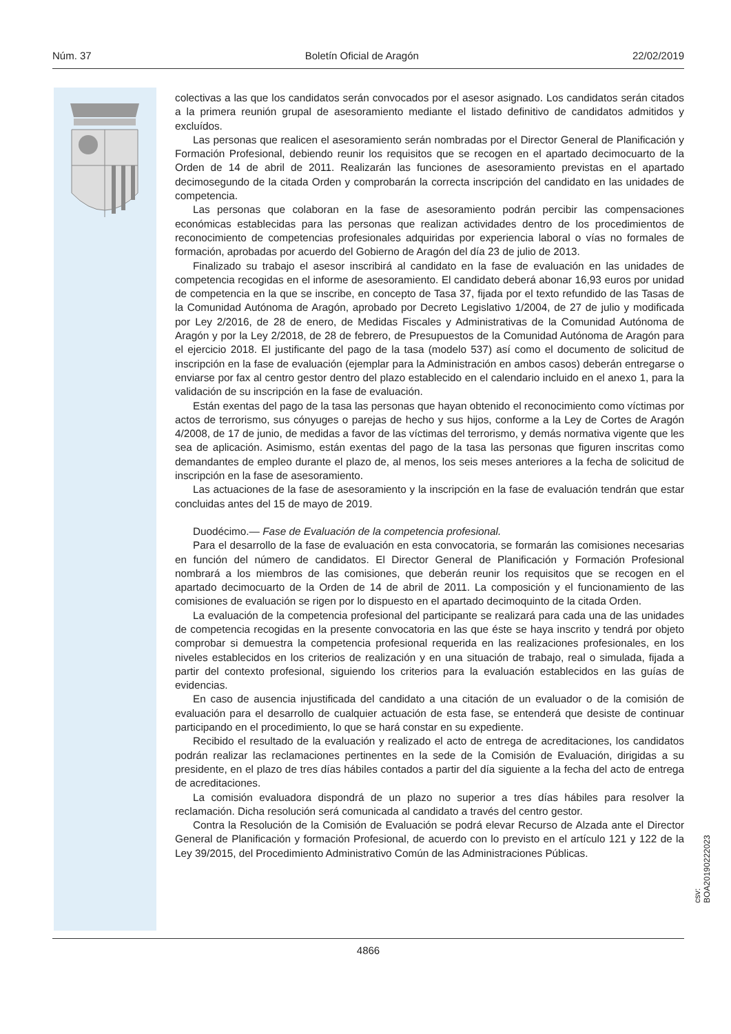Núm. 37 Boletín Oficial de Aragón 22/02/2019
colectivas a las que los candidatos serán convocados por el asesor asignado. Los candidatos serán citados a la primera reunión grupal de asesoramiento mediante el listado definitivo de candidatos admitidos y excluídos.
Las personas que realicen el asesoramiento serán nombradas por el Director General de Planificación y Formación Profesional, debiendo reunir los requisitos que se recogen en el apartado decimocuarto de la Orden de 14 de abril de 2011. Realizarán las funciones de asesoramiento previstas en el apartado decimosegundo de la citada Orden y comprobarán la correcta inscripción del candidato en las unidades de competencia.
Las personas que colaboran en la fase de asesoramiento podrán percibir las compensaciones económicas establecidas para las personas que realizan actividades dentro de los procedimientos de reconocimiento de competencias profesionales adquiridas por experiencia laboral o vías no formales de formación, aprobadas por acuerdo del Gobierno de Aragón del día 23 de julio de 2013.
Finalizado su trabajo el asesor inscribirá al candidato en la fase de evaluación en las unidades de competencia recogidas en el informe de asesoramiento. El candidato deberá abonar 16,93 euros por unidad de competencia en la que se inscribe, en concepto de Tasa 37, fijada por el texto refundido de las Tasas de la Comunidad Autónoma de Aragón, aprobado por Decreto Legislativo 1/2004, de 27 de julio y modificada por Ley 2/2016, de 28 de enero, de Medidas Fiscales y Administrativas de la Comunidad Autónoma de Aragón y por la Ley 2/2018, de 28 de febrero, de Presupuestos de la Comunidad Autónoma de Aragón para el ejercicio 2018. El justificante del pago de la tasa (modelo 537) así como el documento de solicitud de inscripción en la fase de evaluación (ejemplar para la Administración en ambos casos) deberán entregarse o enviarse por fax al centro gestor dentro del plazo establecido en el calendario incluido en el anexo 1, para la validación de su inscripción en la fase de evaluación.
Están exentas del pago de la tasa las personas que hayan obtenido el reconocimiento como víctimas por actos de terrorismo, sus cónyuges o parejas de hecho y sus hijos, conforme a la Ley de Cortes de Aragón 4/2008, de 17 de junio, de medidas a favor de las víctimas del terrorismo, y demás normativa vigente que les sea de aplicación. Asimismo, están exentas del pago de la tasa las personas que figuren inscritas como demandantes de empleo durante el plazo de, al menos, los seis meses anteriores a la fecha de solicitud de inscripción en la fase de asesoramiento.
Las actuaciones de la fase de asesoramiento y la inscripción en la fase de evaluación tendrán que estar concluidas antes del 15 de mayo de 2019.
Duodécimo.— Fase de Evaluación de la competencia profesional.
Para el desarrollo de la fase de evaluación en esta convocatoria, se formarán las comisiones necesarias en función del número de candidatos. El Director General de Planificación y Formación Profesional nombrará a los miembros de las comisiones, que deberán reunir los requisitos que se recogen en el apartado decimocuarto de la Orden de 14 de abril de 2011. La composición y el funcionamiento de las comisiones de evaluación se rigen por lo dispuesto en el apartado decimoquinto de la citada Orden.
La evaluación de la competencia profesional del participante se realizará para cada una de las unidades de competencia recogidas en la presente convocatoria en las que éste se haya inscrito y tendrá por objeto comprobar si demuestra la competencia profesional requerida en las realizaciones profesionales, en los niveles establecidos en los criterios de realización y en una situación de trabajo, real o simulada, fijada a partir del contexto profesional, siguiendo los criterios para la evaluación establecidos en las guías de evidencias.
En caso de ausencia injustificada del candidato a una citación de un evaluador o de la comisión de evaluación para el desarrollo de cualquier actuación de esta fase, se entenderá que desiste de continuar participando en el procedimiento, lo que se hará constar en su expediente.
Recibido el resultado de la evaluación y realizado el acto de entrega de acreditaciones, los candidatos podrán realizar las reclamaciones pertinentes en la sede de la Comisión de Evaluación, dirigidas a su presidente, en el plazo de tres días hábiles contados a partir del día siguiente a la fecha del acto de entrega de acreditaciones.
La comisión evaluadora dispondrá de un plazo no superior a tres días hábiles para resolver la reclamación. Dicha resolución será comunicada al candidato a través del centro gestor.
Contra la Resolución de la Comisión de Evaluación se podrá elevar Recurso de Alzada ante el Director General de Planificación y formación Profesional, de acuerdo con lo previsto en el artículo 121 y 122 de la Ley 39/2015, del Procedimiento Administrativo Común de las Administraciones Públicas.
csv: BOA20190222023
4866